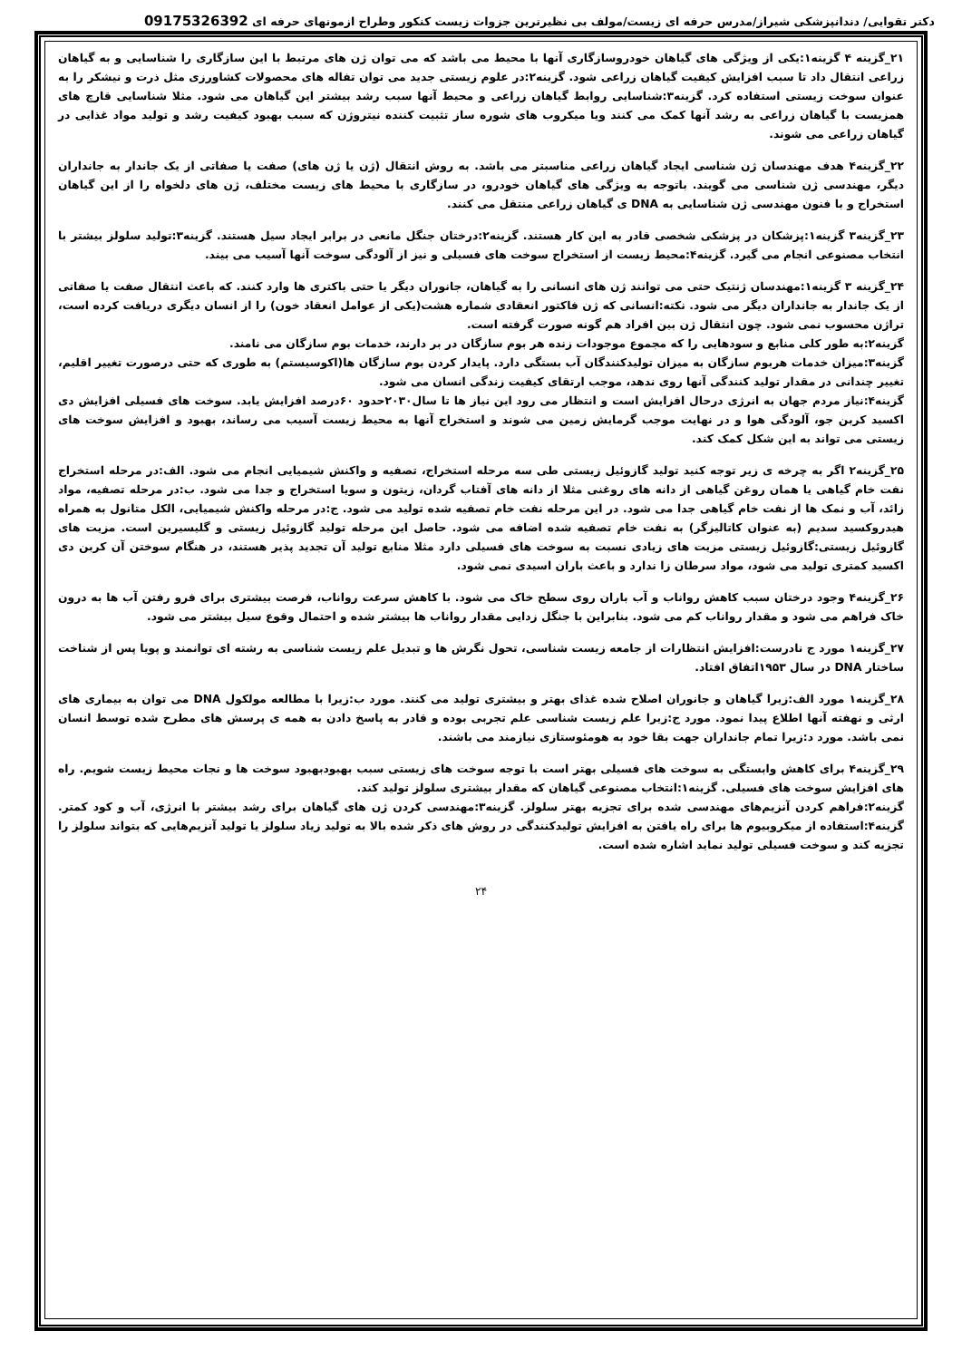دکتر تقوایی/ دندانپزشکی شیراز/مدرس حرفه ای زیست/مولف بی نظیرترین جزوات زیست کنکور وطراح ازمونهای حرفه ای 09175326392
۲۱_گزینه ۴ گزینه۱:یکی از ویژگی های گیاهان خودروسازگاری آنها با محیط می باشد که می توان ژن های مرتبط با این سازگاری را شناسایی و به گیاهان زراعی انتقال داد تا سبب افزایش کیفیت گیاهان زراعی شود. گزینه۲:در علوم زیستی جدید می توان تفاله های محصولات کشاورزی مثل ذرت و نیشکر را به عنوان سوخت زیستی استفاده کرد. گزینه۳:شناسایی روابط گیاهان زراعی و محیط آنها سبب رشد بیشتر این گیاهان می شود. مثلا شناسایی قارچ های همزیست با گیاهان زراعی به رشد آنها کمک می کنند ویا میکروب های شوره ساز تثبیت کننده نیتروژن که سبب بهبود کیفیت رشد و تولید مواد غذایی در گیاهان زراعی می شوند.
۲۲_گزینه۴ هدف مهندسان ژن شناسی ایجاد گیاهان زراعی مناسبتر می باشد. به روش انتقال (ژن یا ژن های) صفت یا صفاتی از یک جاندار به جانداران دیگر، مهندسی ژن شناسی می گویند. باتوجه به ویژگی های گیاهان خودرو، در سازگاری با محیط های زیست مختلف، ژن های دلخواه را از این گیاهان استخراج و با فنون مهندسی ژن شناسایی به DNA ی گیاهان زراعی منتقل می کنند.
۲۳_گزینه۳ گزینه۱:پزشکان در پزشکی شخصی قادر به این کار هستند. گزینه۲:درختان جنگل مانعی در برابر ایجاد سیل هستند. گزینه۳:تولید سلولز بیشتر با انتخاب مصنوعی انجام می گیرد. گزینه۴:محیط زیست از استخراج سوخت های فسیلی و نیز از آلودگی سوخت آنها آسیب می بیند.
۲۴_گزینه ۳ گزینه۱:مهندسان ژنتیک حتی می توانند ژن های انسانی را به گیاهان، جانوران دیگر یا حتی باکتری ها وارد کنند. که باعث انتقال صفت یا صفاتی از یک جاندار به جانداران دیگر می شود. نکته:انسانی که ژن فاکتور انعقادی شماره هشت(یکی از عوامل انعقاد خون) را از انسان دیگری دریافت کرده است، تراژن محسوب نمی شود. چون انتقال ژن بین افراد هم گونه صورت گرفته است.
گزینه۲:به طور کلی منابع و سودهایی را که مجموع موجودات زنده هر بوم سازگان در بر دارند، خدمات بوم سازگان می نامند.
گزینه۳:میزان خدمات هربوم سازگان به میزان تولیدکنندگان آب بستگی دارد. پایدار کردن بوم سازگان ها(اکوسیستم) به طوری که حتی درصورت تغییر اقلیم، تغییر چندانی در مقدار تولید کنندگی آنها روی ندهد، موجب ارتقای کیفیت زندگی انسان می شود.
گزینه۴:نیاز مردم جهان به انرژی درحال افزایش است و انتظار می رود این نیاز ها تا سال۲۰۳۰حدود ۶۰درصد افزایش یابد. سوخت های فسیلی افزایش دی اکسید کربن جو، آلودگی هوا و در نهایت موجب گرمایش زمین می شوند و استخراج آنها به محیط زیست آسیب می رساند، بهبود و افزایش سوخت های زیستی می تواند به این شکل کمک کند.
۲۵_گزینه۲ اگر به چرخه ی زیر توجه کنید تولید گازوئیل زیستی طی سه مرحله استخراج، تصفیه و واکنش شیمیایی انجام می شود. الف:در مرحله استخراج نفت خام گیاهی یا همان روغن گیاهی از دانه های روغنی مثلا از دانه های آفتاب گردان، زیتون و سویا استخراج و جدا می شود. ب:در مرحله تصفیه، مواد زائد، آب و نمک ها از نفت خام گیاهی جدا می شود. در این مرحله نفت خام تصفیه شده تولید می شود. ج:در مرحله واکنش شیمیایی، الکل متانول به همراه هیدروکسید سدیم (به عنوان کاتالیزگر) به نفت خام تصفیه شده اضافه می شود. حاصل این مرحله تولید گازوئیل زیستی و گلیسیرین است. مزیت های گازوئیل زیستی:گازوئیل زیستی مزیت های زیادی نسبت به سوخت های فسیلی دارد مثلا منابع تولید آن تجدید پذیر هستند، در هنگام سوختن آن کربن دی اکسید کمتری تولید می شود، مواد سرطان زا ندارد و باعث باران اسیدی نمی شود.
۲۶_گزینه۴ وجود درختان سبب کاهش رواناب و آب باران روی سطح خاک می شود. با کاهش سرعت رواناب، فرصت بیشتری برای فرو رفتن آب ها به درون خاک فراهم می شود و مقدار رواناب کم می شود. بنابراین با جنگل زدایی مقدار رواناب ها بیشتر شده و احتمال وقوع سیل بیشتر می شود.
۲۷_گزینه۱ مورد ج نادرست:افزایش انتظارات از جامعه زیست شناسی، تحول نگرش ها و تبدیل علم زیست شناسی به رشته ای توانمند و پویا پس از شناخت ساختار DNA در سال ۱۹۵۳اتفاق افتاد.
۲۸_گزینه۱ مورد الف:زیرا گیاهان و جانوران اصلاح شده غذای بهتر و بیشتری تولید می کنند. مورد ب:زیرا با مطالعه مولکول DNA می توان به بیماری های ارثی و نهفته آنها اطلاع پیدا نمود. مورد ج:زیرا علم زیست شناسی علم تجربی بوده و قادر به پاسخ دادن به همه ی پرسش های مطرح شده توسط انسان نمی باشد. مورد د:زیرا تمام جانداران جهت بقا خود به هومئوستازی نیازمند می باشند.
۲۹_گزینه۴ برای کاهش وابستگی به سوخت های فسیلی بهتر است با توجه سوخت های زیستی سبب بهبودبهبود سوخت ها و نجات محیط زیست شویم. راه های افزایش سوخت های فسیلی. گزینه۱:انتخاب مصنوعی گیاهان که مقدار بیشتری سلولز تولید کند.
گزینه۲:فراهم کردن آنزیم‌های مهندسی شده برای تجزیه بهتر سلولز. گزینه۳:مهندسی کردن ژن های گیاهان برای رشد بیشتر با انرژی، آب و کود کمتر. گزینه۴:استفاده از میکروبیوم ها برای راه یافتن به افزایش تولیدکنندگی در روش های ذکر شده بالا به تولید زیاد سلولز یا تولید آنزیم‌هایی که بتواند سلولز را تجزیه کند و سوخت فسیلی تولید نماید اشاره شده است.
۲۴